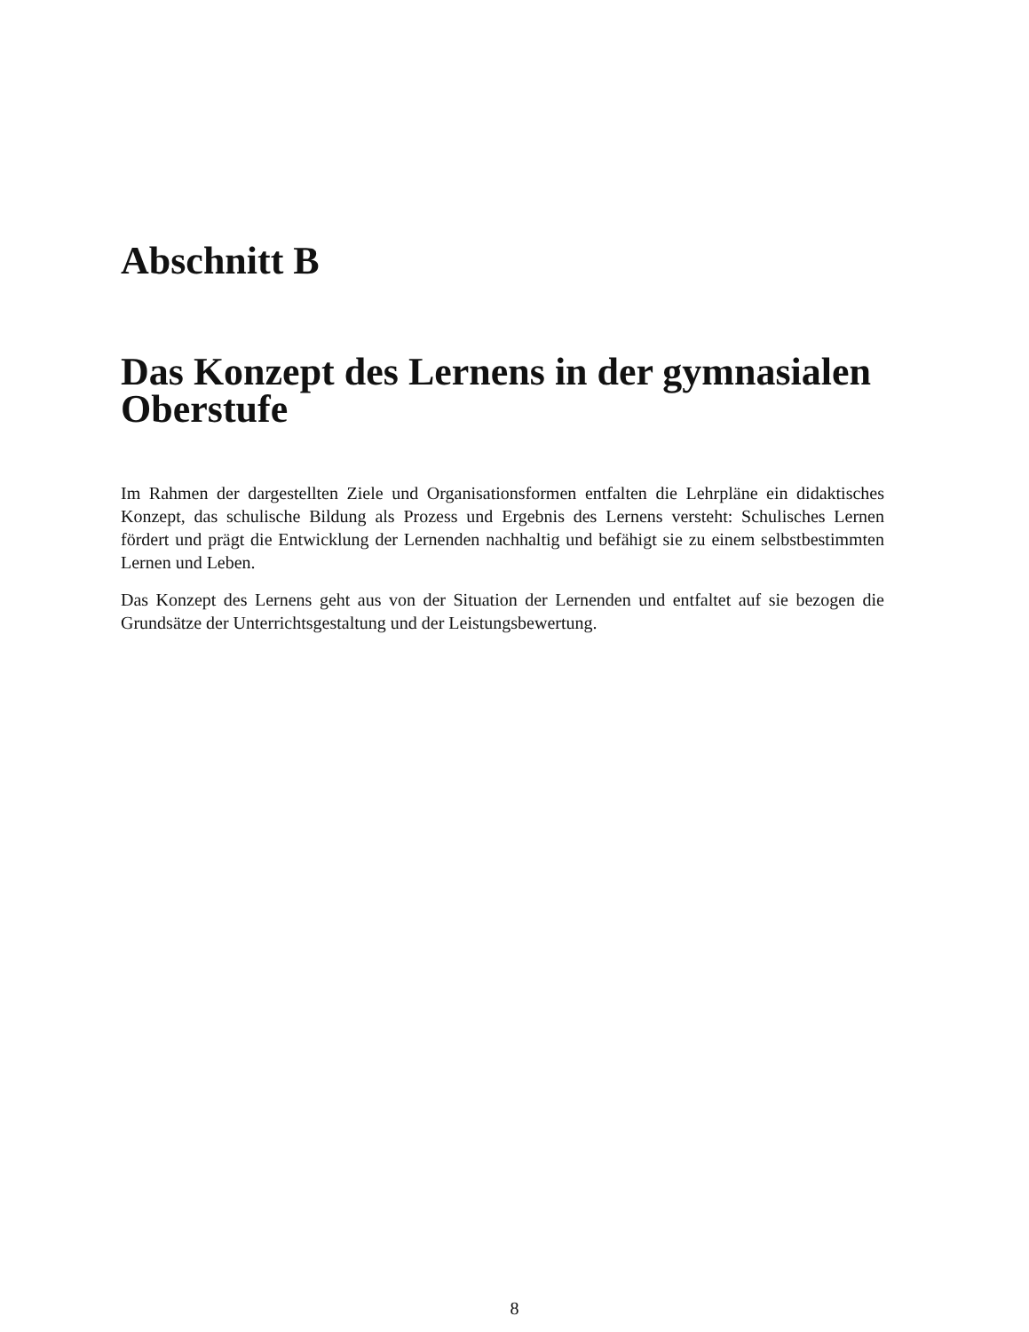Abschnitt B
Das Konzept des Lernens in der gymnasialen Oberstufe
Im Rahmen der dargestellten Ziele und Organisationsformen entfalten die Lehrpläne ein didaktisches Konzept, das schulische Bildung als Prozess und Ergebnis des Lernens versteht: Schulisches Lernen fördert und prägt die Entwicklung der Lernenden nachhaltig und befähigt sie zu einem selbstbestimmten Lernen und Leben.
Das Konzept des Lernens geht aus von der Situation der Lernenden und entfaltet auf sie bezogen die Grundsätze der Unterrichtsgestaltung und der Leistungsbewertung.
8